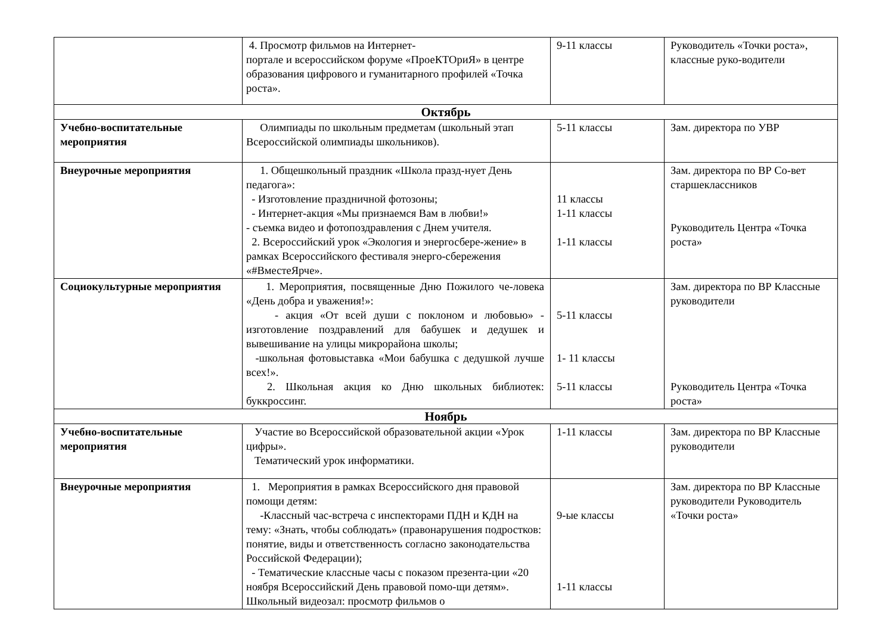| | 4. Просмотр фильмов на Интернет- портале и всероссийском форуме «ПроеКТОриЯ» в центре образования цифрового и гуманитарного профилей «Точка роста». | 9-11 классы | Руководитель «Точки роста», классные руко-водители |
| Октябрь | | | |
| Учебно-воспитательные мероприятия | Олимпиады по школьным предметам (школьный этап Всероссийской олимпиады школьников). | 5-11 классы | Зам. директора по УВР |
| Внеурочные мероприятия | 1. Общешкольный праздник «Школа празд-нует День педагога»: - Изготовление праздничной фотозоны; - Интернет-акция «Мы признаемся Вам в любви!» - съемка видео и фотопоздравления с Днем учителя. 2. Всероссийский урок «Экология и энергосбере-жение» в рамках Всероссийского фестиваля энерго-сбережения «#ВместеЯрче». | 11 классы 1-11 классы 1-11 классы | Зам. директора по ВР Со-вет старшеклассников Руководитель Центра «Точка роста» |
| Социокультурные мероприятия | 1. Мероприятия, посвященные Дню Пожилого че-ловека «День добра и уважения!»: - акция «От всей души с поклоном и любовью» - изготовление поздравлений для бабушек и дедушек и вывешивание на улицы микрорайона школы; -школьная фотовыставка «Мои бабушка с дедушкой лучше всех!». 2. Школьная акция ко Дню школьных библиотек: буккроссинг. | 5-11 классы 1- 11 классы 5-11 классы | Зам. директора по ВР Классные руководители Руководитель Центра «Точка роста» |
| Ноябрь | | | |
| Учебно-воспитательные мероприятия | Участие во Всероссийской образовательной акции «Урок цифры». Тематический урок информатики. | 1-11 классы | Зам. директора по ВР Классные руководители |
| Внеурочные мероприятия | 1. Мероприятия в рамках Всероссийского дня правовой помощи детям: -Классный час-встреча с инспекторами ПДН и КДН на тему: «Знать, чтобы соблюдать» (правонарушения подростков: понятие, виды и ответственность согласно законодательства Российской Федерации); - Тематические классные часы с показом презента-ции «20 ноября Всероссийский День правовой помо-щи детям». Школьный видеозал: просмотр фильмов о | 9-ые классы 1-11 классы | Зам. директора по ВР Классные руководители Руководитель «Точки роста» |